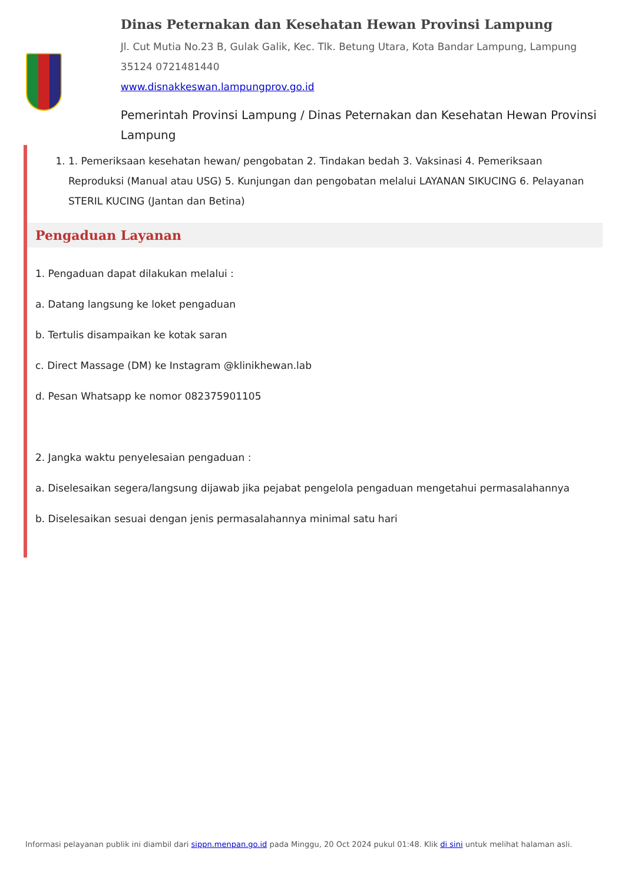Dinas Peternakan dan Kesehatan Hewan Provinsi Lampung
Jl. Cut Mutia No.23 B, Gulak Galik, Kec. Tlk. Betung Utara, Kota Bandar Lampung, Lampung 35124 0721481440
www.disnakkeswan.lampungprov.go.id
Pemerintah Provinsi Lampung / Dinas Peternakan dan Kesehatan Hewan Provinsi Lampung
1. 1. Pemeriksaan kesehatan hewan/ pengobatan 2. Tindakan bedah 3. Vaksinasi 4. Pemeriksaan Reproduksi (Manual atau USG) 5. Kunjungan dan pengobatan melalui LAYANAN SIKUCING 6. Pelayanan STERIL KUCING (Jantan dan Betina)
Pengaduan Layanan
1. Pengaduan dapat dilakukan melalui :
a. Datang langsung ke loket pengaduan
b. Tertulis disampaikan ke kotak saran
c. Direct Massage (DM) ke Instagram @klinikhewan.lab
d. Pesan Whatsapp ke nomor 082375901105
2. Jangka waktu penyelesaian pengaduan :
a. Diselesaikan segera/langsung dijawab jika pejabat pengelola pengaduan mengetahui permasalahannya
b. Diselesaikan sesuai dengan jenis permasalahannya minimal satu hari
Informasi pelayanan publik ini diambil dari sippn.menpan.go.id pada Minggu, 20 Oct 2024 pukul 01:48. Klik di sini untuk melihat halaman asli.